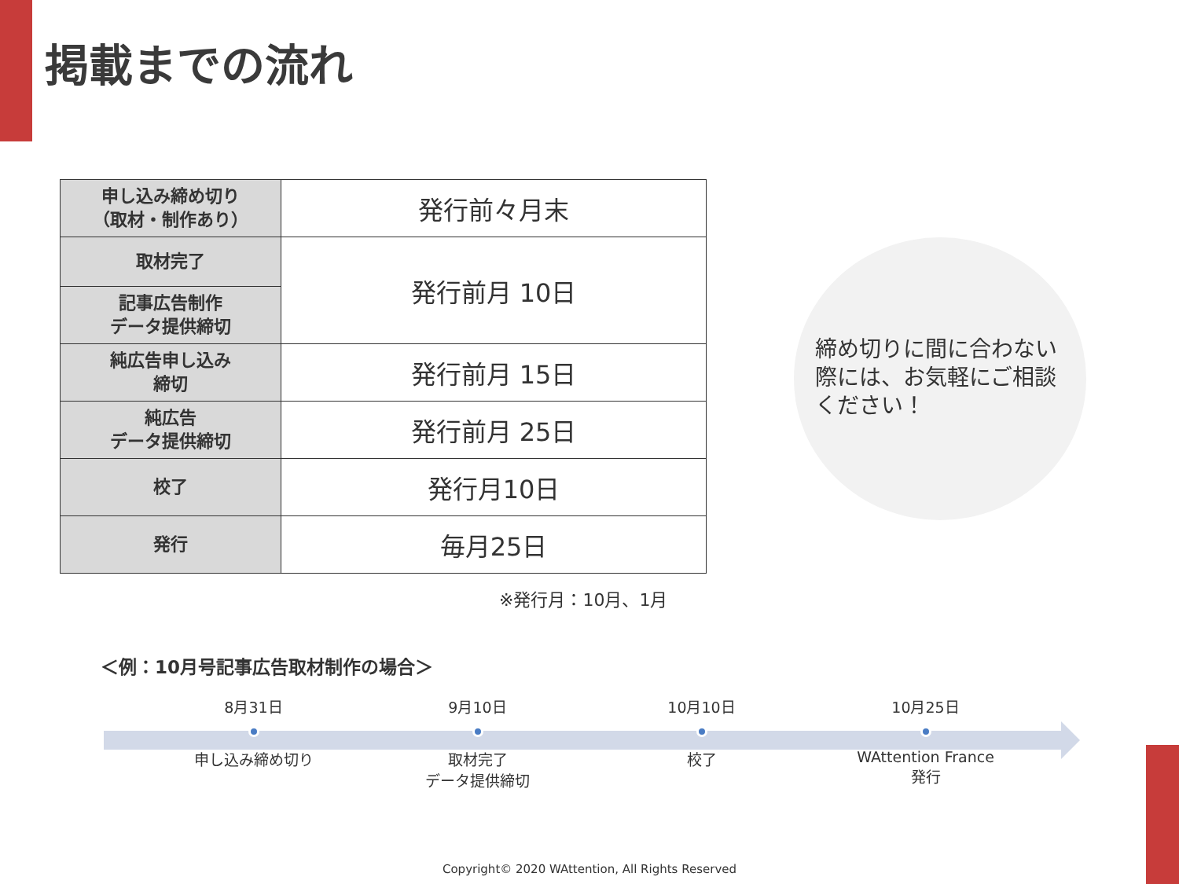掲載までの流れ
| 申し込み締め切り （取材・制作あり） | 発行前々月末 |
| 取材完了 | 発行前月 10日 |
| 記事広告制作 データ提供締切 | |
| 純広告申し込み 締切 | 発行前月 15日 |
| 純広告 データ提供締切 | 発行前月 25日 |
| 校了 | 発行月10日 |
| 発行 | 毎月25日 |
※発行月：10月、1月
締め切りに間に合わない際には、お気軽にご相談ください！
＜例：10月号記事広告取材制作の場合＞
8月31日
申し込み締め切り
9月10日
取材完了
データ提供締切
10月10日
校了
10月25日
WAttention France
発行
Copyright© 2020 WAttention, All Rights Reserved